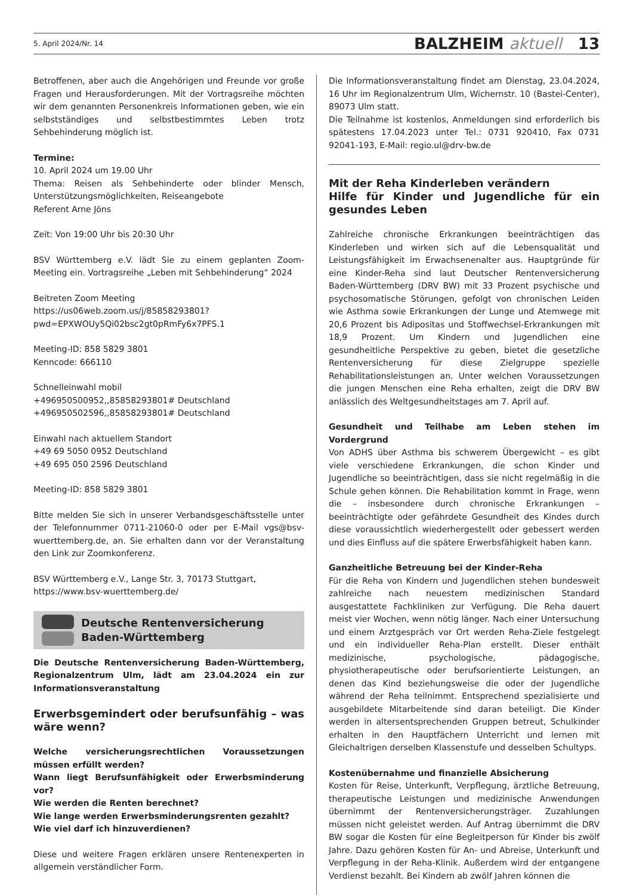5. April 2024/Nr. 14 BALZHEIM aktuell 13
Betroffenen, aber auch die Angehörigen und Freunde vor große Fragen und Herausforderungen. Mit der Vortragsreihe möchten wir dem genannten Personenkreis Informationen geben, wie ein selbstständiges und selbstbestimmtes Leben trotz Sehbehinderung möglich ist.
Termine:
10. April 2024 um 19.00 Uhr
Thema: Reisen als Sehbehinderte oder blinder Mensch, Unterstützungsmöglichkeiten, Reiseangebote
Referent Arne Jöns
Zeit: Von 19:00 Uhr bis 20:30 Uhr
BSV Württemberg e.V. lädt Sie zu einem geplanten Zoom-Meeting ein. Vortragsreihe „Leben mit Sehbehinderung“ 2024
Beitreten Zoom Meeting
https://us06web.zoom.us/j/85858293801?pwd=EPXWOUy5Qi02bsc2gt0pRmFy6x7PFS.1
Meeting-ID: 858 5829 3801
Kenncode: 666110
Schnelleinwahl mobil
+496950500952,,85858293801# Deutschland
+496950502596,,85858293801# Deutschland
Einwahl nach aktuellem Standort
+49 69 5050 0952 Deutschland
+49 695 050 2596 Deutschland
Meeting-ID: 858 5829 3801
Bitte melden Sie sich in unserer Verbandsgeschäftsstelle unter der Telefonnummer 0711-21060-0 oder per E-Mail vgs@bsv-wuerttemberg.de, an. Sie erhalten dann vor der Veranstaltung den Link zur Zoomkonferenz.
BSV Württemberg e.V., Lange Str. 3, 70173 Stuttgart,
https://www.bsv-wuerttemberg.de/
Deutsche Rentenversicherung
Baden-Württemberg
Die Deutsche Rentenversicherung Baden-Württemberg, Regionalzentrum Ulm, lädt am 23.04.2024 ein zur Informationsveranstaltung
Erwerbsgemindert oder berufsunfähig – was wäre wenn?
Welche versicherungsrechtlichen Voraussetzungen müssen erfüllt werden?
Wann liegt Berufsunfähigkeit oder Erwerbsminderung vor?
Wie werden die Renten berechnet?
Wie lange werden Erwerbsminderungsrenten gezahlt?
Wie viel darf ich hinzuverdienen?
Diese und weitere Fragen erklären unsere Rentenexperten in allgemein verständlicher Form.
Die Informationsveranstaltung findet am Dienstag, 23.04.2024, 16 Uhr im Regionalzentrum Ulm, Wichernstr. 10 (Bastei-Center), 89073 Ulm statt.
Die Teilnahme ist kostenlos, Anmeldungen sind erforderlich bis spätestens 17.04.2023 unter Tel.: 0731 920410, Fax 0731 92041-193, E-Mail: regio.ul@drv-bw.de
Mit der Reha Kinderleben verändern
Hilfe für Kinder und Jugendliche für ein gesundes Leben
Zahlreiche chronische Erkrankungen beeinträchtigen das Kinderleben und wirken sich auf die Lebensqualität und Leistungsfähigkeit im Erwachsenenalter aus. Hauptgründe für eine Kinder-Reha sind laut Deutscher Rentenversicherung Baden-Württemberg (DRV BW) mit 33 Prozent psychische und psychosomatische Störungen, gefolgt von chronischen Leiden wie Asthma sowie Erkrankungen der Lunge und Atemwege mit 20,6 Prozent bis Adipositas und Stoffwechsel-Erkrankungen mit 18,9 Prozent. Um Kindern und Jugendlichen eine gesundheitliche Perspektive zu geben, bietet die gesetzliche Rentenversicherung für diese Zielgruppe spezielle Rehabilitationsleistungen an. Unter welchen Voraussetzungen die jungen Menschen eine Reha erhalten, zeigt die DRV BW anlässlich des Weltgesundheitstages am 7. April auf.
Gesundheit und Teilhabe am Leben stehen im Vordergrund
Von ADHS über Asthma bis schwerem Übergewicht – es gibt viele verschiedene Erkrankungen, die schon Kinder und Jugendliche so beeinträchtigen, dass sie nicht regelmäßig in die Schule gehen können. Die Rehabilitation kommt in Frage, wenn die – insbesondere durch chronische Erkrankungen – beeinträchtigte oder gefährdete Gesundheit des Kindes durch diese voraussichtlich wiederhergestellt oder gebessert werden und dies Einfluss auf die spätere Erwerbsfähigkeit haben kann.
Ganzheitliche Betreuung bei der Kinder-Reha
Für die Reha von Kindern und Jugendlichen stehen bundesweit zahlreiche nach neuestem medizinischen Standard ausgestattete Fachkliniken zur Verfügung. Die Reha dauert meist vier Wochen, wenn nötig länger. Nach einer Untersuchung und einem Arztgespräch vor Ort werden Reha-Ziele festgelegt und ein individueller Reha-Plan erstellt. Dieser enthält medizinische, psychologische, pädagogische, physiotherapeutische oder berufsorientierte Leistungen, an denen das Kind beziehungsweise die oder der Jugendliche während der Reha teilnimmt. Entsprechend spezialisierte und ausgebildete Mitarbeitende sind daran beteiligt. Die Kinder werden in altersentsprechenden Gruppen betreut, Schulkinder erhalten in den Hauptfächern Unterricht und lernen mit Gleichaltrigen derselben Klassenstufe und desselben Schultyps.
Kostenübernahme und finanzielle Absicherung
Kosten für Reise, Unterkunft, Verpflegung, ärztliche Betreuung, therapeutische Leistungen und medizinische Anwendungen übernimmt der Rentenversicherungsträger. Zuzahlungen müssen nicht geleistet werden. Auf Antrag übernimmt die DRV BW sogar die Kosten für eine Begleitperson für Kinder bis zwölf Jahre. Dazu gehören Kosten für An- und Abreise, Unterkunft und Verpflegung in der Reha-Klinik. Außerdem wird der entgangene Verdienst bezahlt. Bei Kindern ab zwölf Jahren können die